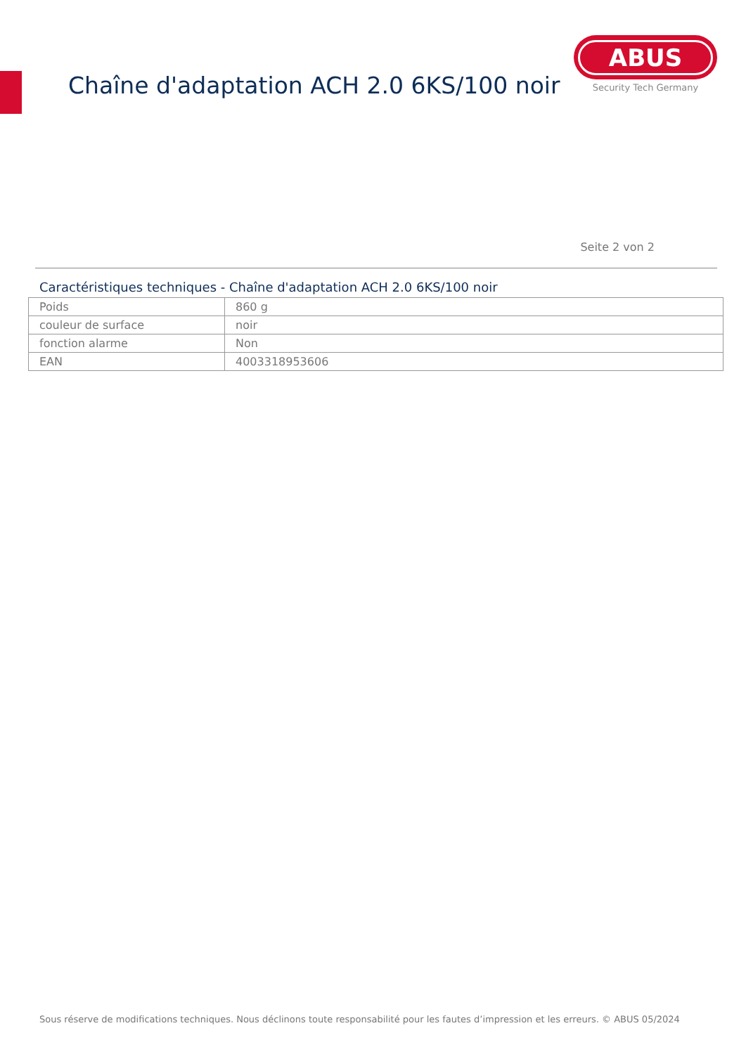Chaîne d'adaptation ACH 2.0 6KS/100 noir
ABUS
Security Tech Germany
Seite 2 von 2
Caractéristiques techniques - Chaîne d'adaptation ACH 2.0 6KS/100 noir
| Poids | 860 g |
| couleur de surface | noir |
| fonction alarme | Non |
| EAN | 4003318953606 |
Sous réserve de modifications techniques. Nous déclinons toute responsabilité pour les fautes d’impression et les erreurs. © ABUS 05/2024